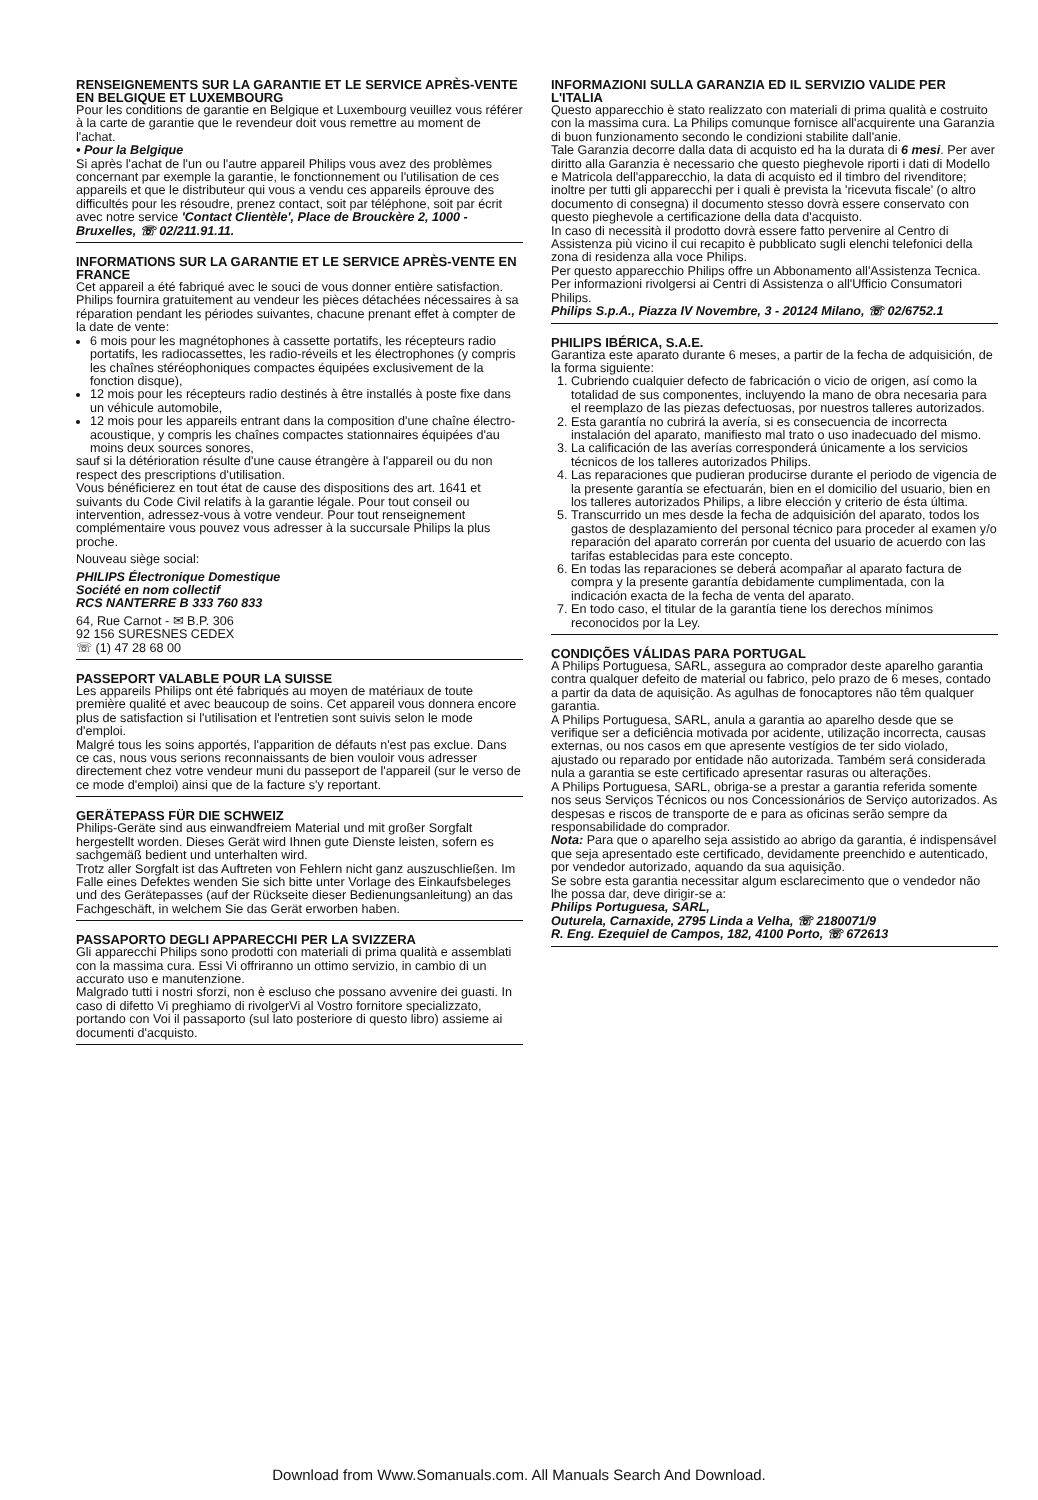RENSEIGNEMENTS SUR LA GARANTIE ET LE SERVICE APRÈS-VENTE EN BELGIQUE ET LUXEMBOURG
Pour les conditions de garantie en Belgique et Luxembourg veuillez vous référer à la carte de garantie que le revendeur doit vous remettre au moment de l'achat.
• Pour la Belgique
Si après l'achat de l'un ou l'autre appareil Philips vous avez des problèmes concernant par exemple la garantie, le fonctionnement ou l'utilisation de ces appareils et que le distributeur qui vous a vendu ces appareils éprouve des difficultés pour les résoudre, prenez contact, soit par téléphone, soit par écrit avec notre service 'Contact Clientèle', Place de Brouckère 2, 1000 - Bruxelles, ☏ 02/211.91.11.
INFORMATIONS SUR LA GARANTIE ET LE SERVICE APRÈS-VENTE EN FRANCE
Cet appareil a été fabriqué avec le souci de vous donner entière satisfaction. Philips fournira gratuitement au vendeur les pièces détachées nécessaires à sa réparation pendant les périodes suivantes, chacune prenant effet à compter de la date de vente:
6 mois pour les magnétophones à cassette portatifs, les récepteurs radio portatifs, les radiocassettes, les radio-réveils et les électrophones (y compris les chaînes stéréophoniques compactes équipées exclusivement de la fonction disque),
12 mois pour les récepteurs radio destinés à être installés à poste fixe dans un véhicule automobile,
12 mois pour les appareils entrant dans la composition d'une chaîne électro-acoustique, y compris les chaînes compactes stationnaires équipées d'au moins deux sources sonores,
sauf si la détérioration résulte d'une cause étrangère à l'appareil ou du non respect des prescriptions d'utilisation.
Vous bénéficierez en tout état de cause des dispositions des art. 1641 et suivants du Code Civil relatifs à la garantie légale. Pour tout conseil ou intervention, adressez-vous à votre vendeur. Pour tout renseignement complémentaire vous pouvez vous adresser à la succursale Philips la plus proche.
Nouveau siège social:
PHILIPS Électronique Domestique
Société en nom collectif
RCS NANTERRE B 333 760 833
64, Rue Carnot - ✉ B.P. 306
92 156 SURESNES CEDEX
☏ (1) 47 28 68 00
PASSEPORT VALABLE POUR LA SUISSE
Les appareils Philips ont été fabriqués au moyen de matériaux de toute première qualité et avec beaucoup de soins. Cet appareil vous donnera encore plus de satisfaction si l'utilisation et l'entretien sont suivis selon le mode d'emploi.
Malgré tous les soins apportés, l'apparition de défauts n'est pas exclue. Dans ce cas, nous vous serions reconnaissants de bien vouloir vous adresser directement chez votre vendeur muni du passeport de l'appareil (sur le verso de ce mode d'emploi) ainsi que de la facture s'y reportant.
GERÄTEPASS FÜR DIE SCHWEIZ
Philips-Geräte sind aus einwandfreiem Material und mit großer Sorgfalt hergestellt worden. Dieses Gerät wird Ihnen gute Dienste leisten, sofern es sachgemäß bedient und unterhalten wird.
Trotz aller Sorgfalt ist das Auftreten von Fehlern nicht ganz auszuschließen. Im Falle eines Defektes wenden Sie sich bitte unter Vorlage des Einkaufsbeleges und des Gerätepasses (auf der Rückseite dieser Bedienungsanleitung) an das Fachgeschäft, in welchem Sie das Gerät erworben haben.
PASSAPORTO DEGLI APPARECCHI PER LA SVIZZERA
Gli apparecchi Philips sono prodotti con materiali di prima qualità e assemblati con la massima cura. Essi Vi offriranno un ottimo servizio, in cambio di un accurato uso e manutenzione.
Malgrado tutti i nostri sforzi, non è escluso che possano avvenire dei guasti. In caso di difetto Vi preghiamo di rivolgerVi al Vostro fornitore specializzato, portando con Voi il passaporto (sul lato posteriore di questo libro) assieme ai documenti d'acquisto.
INFORMAZIONI SULLA GARANZIA ED IL SERVIZIO VALIDE PER L'ITALIA
Questo apparecchio è stato realizzato con materiali di prima qualità e costruito con la massima cura. La Philips comunque fornisce all'acquirente una Garanzia di buon funzionamento secondo le condizioni stabilite dall'anie.
Tale Garanzia decorre dalla data di acquisto ed ha la durata di 6 mesi. Per aver diritto alla Garanzia è necessario che questo pieghevole riporti i dati di Modello e Matricola dell'apparecchio, la data di acquisto ed il timbro del rivenditore; inoltre per tutti gli apparecchi per i quali è prevista la 'ricevuta fiscale' (o altro documento di consegna) il documento stesso dovrà essere conservato con questo pieghevole a certificazione della data d'acquisto.
In caso di necessità il prodotto dovrà essere fatto pervenire al Centro di Assistenza più vicino il cui recapito è pubblicato sugli elenchi telefonici della zona di residenza alla voce Philips.
Per questo apparecchio Philips offre un Abbonamento all'Assistenza Tecnica. Per informazioni rivolgersi ai Centri di Assistenza o all'Ufficio Consumatori Philips.
Philips S.p.A., Piazza IV Novembre, 3 - 20124 Milano, ☏ 02/6752.1
PHILIPS IBÉRICA, S.A.E.
Garantiza este aparato durante 6 meses, a partir de la fecha de adquisición, de la forma siguiente:
1. Cubriendo cualquier defecto de fabricación o vicio de origen, así como la totalidad de sus componentes, incluyendo la mano de obra necesaria para el reemplazo de las piezas defectuosas, por nuestros talleres autorizados.
2. Esta garantía no cubrirá la avería, si es consecuencia de incorrecta instalación del aparato, manifiesto mal trato o uso inadecuado del mismo.
3. La calificación de las averías corresponderá únicamente a los servicios técnicos de los talleres autorizados Philips.
4. Las reparaciones que pudieran producirse durante el periodo de vigencia de la presente garantía se efectuarán, bien en el domicilio del usuario, bien en los talleres autorizados Philips, a libre elección y criterio de ésta última.
5. Transcurrido un mes desde la fecha de adquisición del aparato, todos los gastos de desplazamiento del personal técnico para proceder al examen y/o reparación del aparato correrán por cuenta del usuario de acuerdo con las tarifas establecidas para este concepto.
6. En todas las reparaciones se deberá acompañar al aparato factura de compra y la presente garantía debidamente cumplimentada, con la indicación exacta de la fecha de venta del aparato.
7. En todo caso, el titular de la garantía tiene los derechos mínimos reconocidos por la Ley.
CONDIÇÕES VÁLIDAS PARA PORTUGAL
A Philips Portuguesa, SARL, assegura ao comprador deste aparelho garantia contra qualquer defeito de material ou fabrico, pelo prazo de 6 meses, contado a partir da data de aquisição. As agulhas de fonocaptores não têm qualquer garantia.
A Philips Portuguesa, SARL, anula a garantia ao aparelho desde que se verifique ser a deficiência motivada por acidente, utilização incorrecta, causas externas, ou nos casos em que apresente vestígios de ter sido violado, ajustado ou reparado por entidade não autorizada. Também será considerada nula a garantia se este certificado apresentar rasuras ou alterações.
A Philips Portuguesa, SARL, obriga-se a prestar a garantia referida somente nos seus Serviços Técnicos ou nos Concessionários de Serviço autorizados. As despesas e riscos de transporte de e para as oficinas serão sempre da responsabilidade do comprador.
Nota: Para que o aparelho seja assistido ao abrigo da garantia, é indispensável que seja apresentado este certificado, devidamente preenchido e autenticado, por vendedor autorizado, aquando da sua aquisição.
Se sobre esta garantia necessitar algum esclarecimento que o vendedor não lhe possa dar, deve dirigir-se a:
Philips Portuguesa, SARL,
Outurela, Carnaxide, 2795 Linda a Velha, ☏ 2180071/9
R. Eng. Ezequiel de Campos, 182, 4100 Porto, ☏ 672613
Download from Www.Somanuals.com. All Manuals Search And Download.